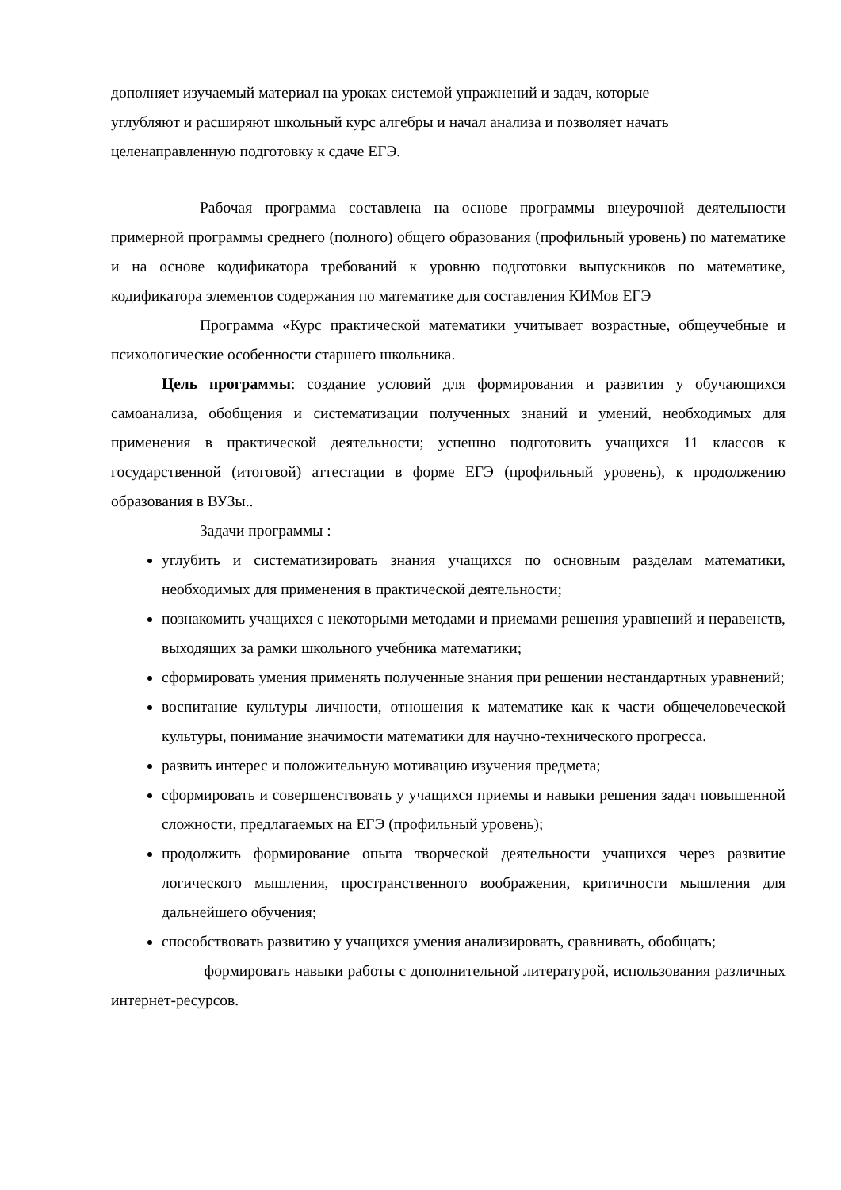дополняет изучаемый материал на уроках системой упражнений и задач, которые
углубляют и расширяют школьный курс алгебры и начал анализа и позволяет начать
целенаправленную подготовку к сдаче ЕГЭ.
Рабочая программа составлена на основе программы внеурочной деятельности примерной программы среднего (полного) общего образования (профильный уровень) по математике и на основе кодификатора требований к уровню подготовки выпускников по математике, кодификатора элементов содержания по математике для составления КИМов ЕГЭ
Программа «Курс практической математики учитывает возрастные, общеучебные и психологические особенности старшего школьника.
Цель программы: создание условий для формирования и развития у обучающихся самоанализа, обобщения и систематизации полученных знаний и умений, необходимых для применения в практической деятельности; успешно подготовить учащихся 11 классов к государственной (итоговой) аттестации в форме ЕГЭ (профильный уровень), к продолжению образования в ВУЗы..
Задачи программы :
углубить и систематизировать знания учащихся по основным разделам математики, необходимых для применения в практической деятельности;
познакомить учащихся с некоторыми методами и приемами решения уравнений и неравенств, выходящих за рамки школьного учебника математики;
сформировать умения применять полученные знания при решении нестандартных уравнений;
воспитание культуры личности, отношения к математике как к части общечеловеческой культуры, понимание значимости математики для научно-технического прогресса.
развить интерес и положительную мотивацию изучения предмета;
сформировать и совершенствовать у учащихся приемы и навыки решения задач повышенной сложности, предлагаемых на ЕГЭ (профильный уровень);
продолжить формирование опыта творческой деятельности учащихся через развитие логического мышления, пространственного воображения, критичности мышления для дальнейшего обучения;
способствовать развитию у учащихся умения анализировать, сравнивать, обобщать;
формировать навыки работы с дополнительной литературой, использования различных интернет-ресурсов.